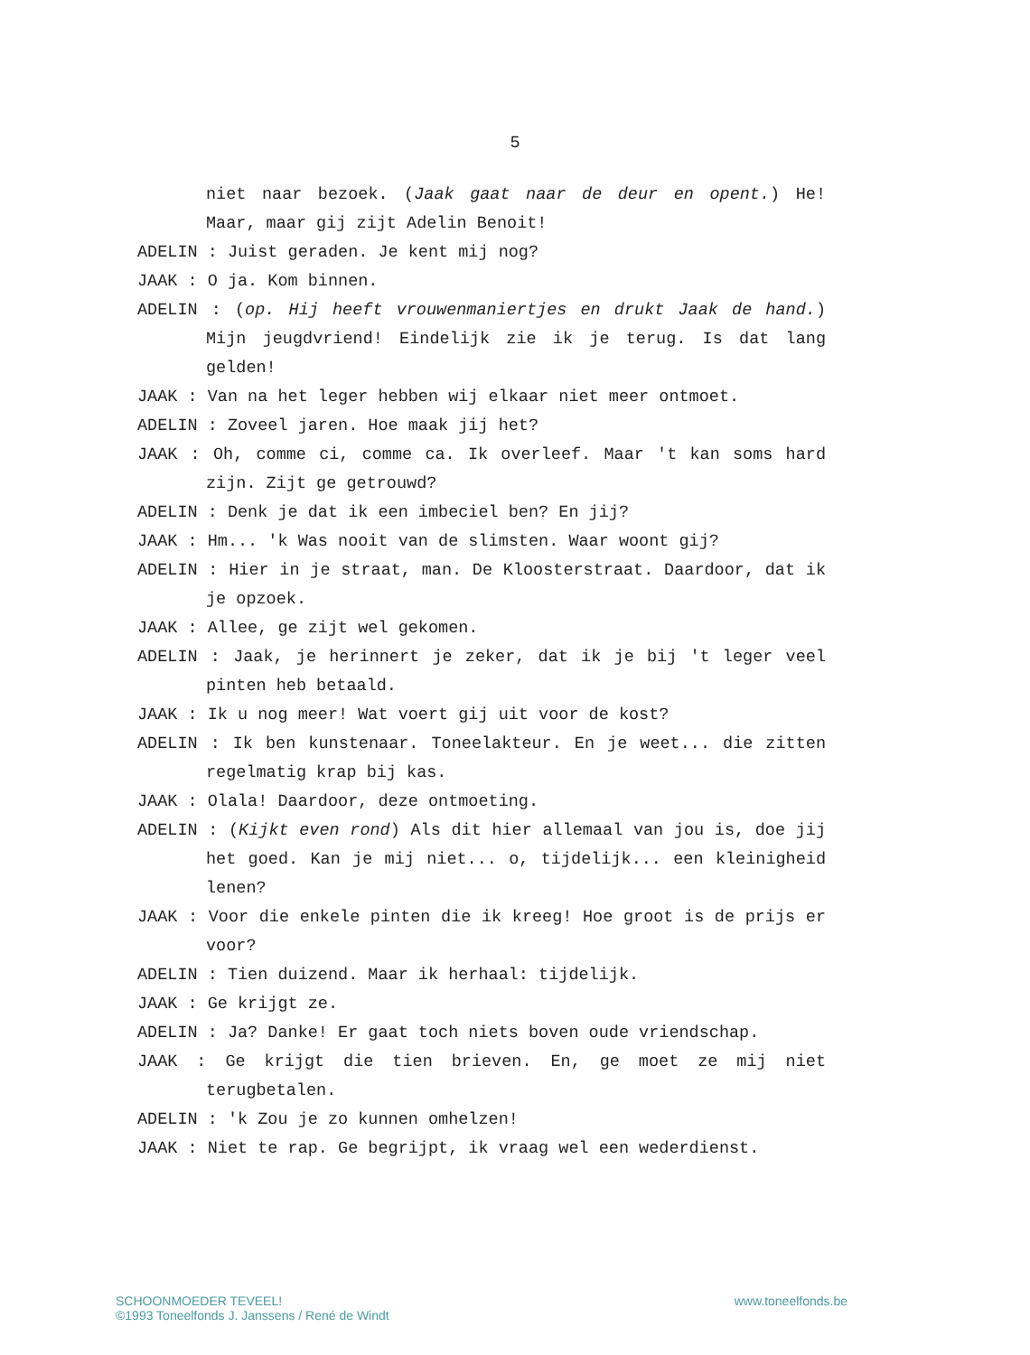5
niet naar bezoek. (Jaak gaat naar de deur en opent.) He! Maar, maar gij zijt Adelin Benoit!
ADELIN : Juist geraden. Je kent mij nog?
JAAK : O ja. Kom binnen.
ADELIN : (op. Hij heeft vrouwenmaniertjes en drukt Jaak de hand.) Mijn jeugdvriend! Eindelijk zie ik je terug. Is dat lang gelden!
JAAK : Van na het leger hebben wij elkaar niet meer ontmoet.
ADELIN : Zoveel jaren. Hoe maak jij het?
JAAK : Oh, comme ci, comme ca. Ik overleef. Maar 't kan soms hard zijn. Zijt ge getrouwd?
ADELIN : Denk je dat ik een imbeciel ben? En jij?
JAAK : Hm... 'k Was nooit van de slimsten. Waar woont gij?
ADELIN : Hier in je straat, man. De Kloosterstraat. Daardoor, dat ik je opzoek.
JAAK : Allee, ge zijt wel gekomen.
ADELIN : Jaak, je herinnert je zeker, dat ik je bij 't leger veel pinten heb betaald.
JAAK : Ik u nog meer! Wat voert gij uit voor de kost?
ADELIN : Ik ben kunstenaar. Toneelakteur. En je weet... die zitten regelmatig krap bij kas.
JAAK : Olala! Daardoor, deze ontmoeting.
ADELIN : (Kijkt even rond) Als dit hier allemaal van jou is, doe jij het goed. Kan je mij niet... o, tijdelijk... een kleinigheid lenen?
JAAK : Voor die enkele pinten die ik kreeg! Hoe groot is de prijs er voor?
ADELIN : Tien duizend. Maar ik herhaal: tijdelijk.
JAAK : Ge krijgt ze.
ADELIN : Ja? Danke! Er gaat toch niets boven oude vriendschap.
JAAK : Ge krijgt die tien brieven. En, ge moet ze mij niet terugbetalen.
ADELIN : 'k Zou je zo kunnen omhelzen!
JAAK : Niet te rap. Ge begrijpt, ik vraag wel een wederdienst.
SCHOONMOEDER TEVEEL!
©1993 Toneelfonds J. Janssens / René de Windt
www.toneelfonds.be